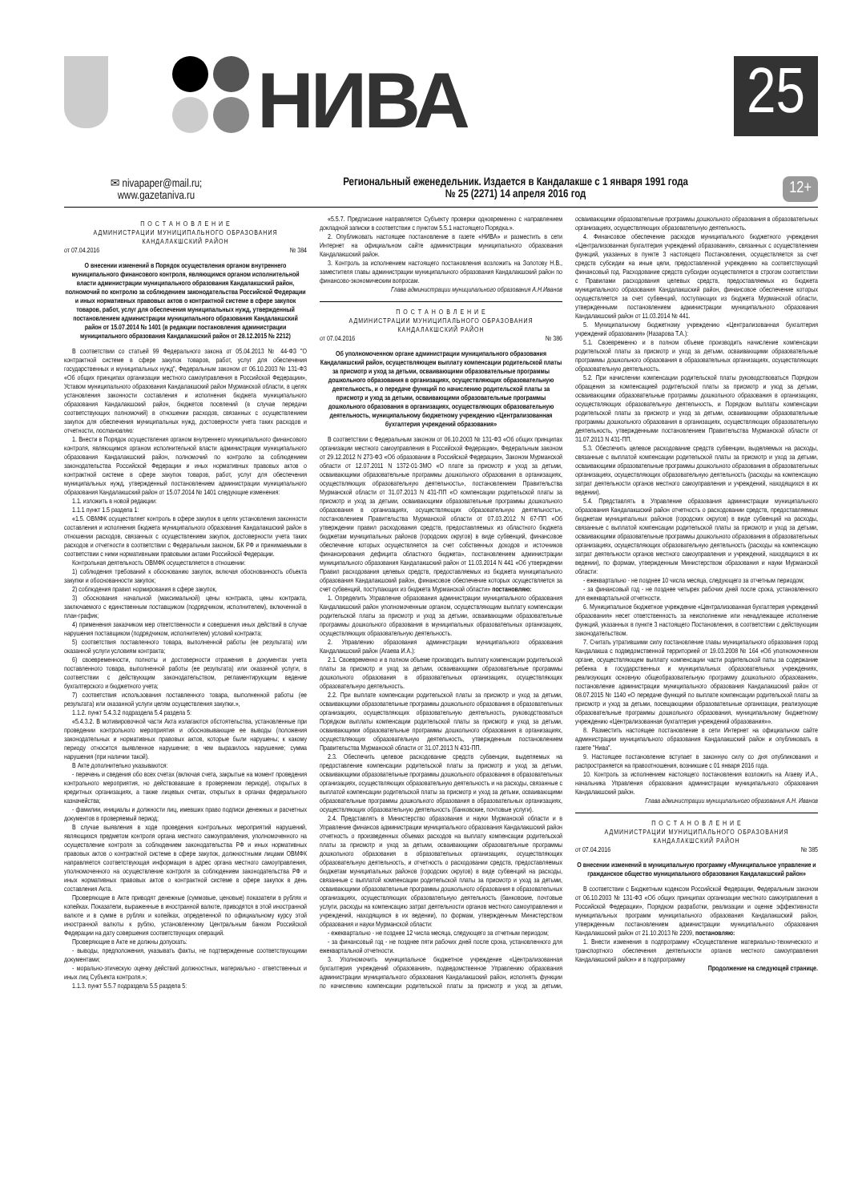НИВА
25
✉ nivapaper@mail.ru;
www.gazetaniva.ru
Региональный еженедельник. Издается в Кандалакше с 1 января 1991 года
№ 25 (2271) 14 апреля 2016 год
12+
П О С Т А Н О В Л Е Н И Е
АДМИНИСТРАЦИИ МУНИЦИПАЛЬНОГО ОБРАЗОВАНИЯ
КАНДАЛАКШСКИЙ РАЙОН
от 07.04.2016 № 384
О внесении изменений в Порядок осуществления органом внутреннего муниципального финансового контроля, являющимся органом исполнительной власти администрации муниципального образования Кандалакшский район, полномочий по контролю за соблюдением законодательства Российской Федерации и иных нормативных правовых актов о контрактной системе в сфере закупок товаров, работ, услуг для обеспечения муниципальных нужд, утвержденный постановлением администрации муниципального образования Кандалакшский район от 15.07.2014 № 1401 (в редакции постановления администрации муниципального образования Кандалакшский район от 28.12.2015 № 2212)
В соответствии со статьей 99 Федерального закона от 05.04.2013 № 44-ФЗ "О контрактной системе в сфере закупок товаров, работ, услуг для обеспечения государственных и муниципальных нужд", Федеральным законом от 06.10.2003 № 131-ФЗ «Об общих принципах организации местного самоуправления в Российской Федерации», Уставом муниципального образования Кандалакшский район Мурманской области, в целях установления законности составления и исполнения бюджета муниципального образования Кандалакшский район, бюджетов поселений (в случае передачи соответствующих полномочий) в отношении расходов, связанных с осуществлением закупок для обеспечения муниципальных нужд, достоверности учета таких расходов и отчетности, постановляю:
1. Внести в Порядок осуществления органом внутреннего муниципального финансового контроля, являющимся органом исполнительной власти администрации муниципального образования Кандалакшский район, полномочий по контролю за соблюдением законодательства Российской Федерации и иных нормативных правовых актов о контрактной системе в сфере закупок товаров, работ, услуг для обеспечения муниципальных нужд, утвержденный постановлением администрации муниципального образования Кандалакшский район от 15.07.2014 № 1401 следующие изменения:
1.1. изложить в новой редакции:
1.1.1 пункт 1.5 раздела 1:
«1.5. ОВМФК осуществляет контроль в сфере закупок в целях установления законности составления и исполнения бюджета муниципального образования Кандалакшский район в отношении расходов, связанных с осуществлением закупок, достоверности учета таких расходов и отчетности в соответствии с Федеральным законом, БК РФ и принимаемыми в соответствии с ними нормативными правовыми актами Российской Федерации.
Контрольная деятельность ОВМФК осуществляется в отношении:
1) соблюдения требований к обоснованию закупок, включая обоснованность объекта закупки и обоснованности закупок;
2) соблюдения правил нормирования в сфере закупок,
3) обоснования начальной (максимальной) цены контракта, цены контракта, заключаемого с единственным поставщиком (подрядчиком, исполнителем), включенной в план-график;
4) применения заказчиком мер ответственности и совершения иных действий в случае нарушения поставщиком (подрядчиком, исполнителем) условий контракта;
5) соответствия поставленного товара, выполненной работы (ее результата) или оказанной услуги условиям контракта;
6) своевременности, полноты и достоверности отражения в документах учета поставленного товара, выполненной работы (ее результата) или оказанной услуги, в соответствии с действующим законодательством, регламентирующим ведение бухгалтерского и бюджетного учета;
7) соответствия использования поставленного товара, выполненной работы (ее результата) или оказанной услуги целям осуществления закупки.»,
1.1.2. пункт 5.4.3.2 подраздела 5.4 раздела 5:
«5.4.3.2. В мотивировочной части Акта излагаются обстоятельства, установленные при проведении контрольного мероприятия и обосновывающие ее выводы (положения законодательных и нормативных правовых актов, которые были нарушены; к какому периоду относится выявленное нарушение; в чем выразилось нарушение; сумма нарушения (при наличии такой).
В Акте дополнительно указываются:
- перечень и сведения обо всех счетах (включая счета, закрытые на момент проведения контрольного мероприятия, но действовавшие в проверяемом периоде), открытых в кредитных организациях, а также лицевых счетах, открытых в органах федерального казначейства;
- фамилии, инициалы и должности лиц, имевших право подписи денежных и расчетных документов в проверяемый период;
В случае выявления в ходе проведения контрольных мероприятий нарушений, являющихся предметом контроля органа местного самоуправления, уполномоченного на осуществление контроля за соблюдением законодательства РФ и иных нормативных правовых актов о контрактной системе в сфере закупок, должностными лицами ОВМФК направляется соответствующая информация в адрес органа местного самоуправления, уполномоченного на осуществление контроля за соблюдением законодательства РФ и иных нормативных правовых актов о контрактной системе в сфере закупок в день составления Акта.
Проверяющие в Акте приводят денежные (суммовые, ценовые) показатели в рублях и копейках. Показатели, выраженные в иностранной валюте, приводятся в этой иностранной валюте и в сумме в рублях и копейках, определенной по официальному курсу этой иностранной валюты к рублю, установленному Центральным банком Российской Федерации на дату совершения соответствующих операций.
Проверяющие в Акте не должны допускать:
- выводы, предположения, указывать факты, не подтвержденные соответствующими документами;
- морально-этическую оценку действий должностных, материально - ответственных и иных лиц Субъекта контроля.»;
1.1.3. пункт 5.5.7 подраздела 5.5 раздела 5:
«5.5.7. Предписание направляется Субъекту проверки одновременно с направлением докладной записки в соответствии с пунктом 5.5.1 настоящего Порядка.».
2. Опубликовать настоящее постановление в газете «НИВА» и разместить в сети Интернет на официальном сайте администрации муниципального образования Кандалакшский район.
3. Контроль за исполнением настоящего постановления возложить на Золотову Н.В., заместителя главы администрации муниципального образования Кандалакшский район по финансово-экономическим вопросам.
Глава администрации муниципального образования А.Н.Иванов
П О С Т А Н О В Л Е Н И Е
АДМИНИСТРАЦИИ МУНИЦИПАЛЬНОГО ОБРАЗОВАНИЯ
КАНДАЛАКШСКИЙ РАЙОН
от 07.04.2016 № 386
Об уполномоченном органе администрации муниципального образования Кандалакшский район, осуществляющем выплату компенсации родительской платы за присмотр и уход за детьми, осваивающими образовательные программы дошкольного образования в организациях, осуществляющих образовательную деятельность, и о передаче функций по начислению родительской платы за присмотр и уход за детьми, осваивающими образовательные программы дошкольного образования в организациях, осуществляющих образовательную деятельность, муниципальному бюджетному учреждению «Централизованная бухгалтерия учреждений образования»
В соответствии с Федеральным законом от 06.10.2003 № 131-ФЗ «Об общих принципах организации местного самоуправления в Российской Федерации», Федеральным законом от 29.12.2012 N 273-ФЗ «Об образовании в Российской Федерации», Законом Мурманской области от 12.07.2011 N 1372-01-ЗМО «О плате за присмотр и уход за детьми, осваивающими образовательные программы дошкольного образования в организациях, осуществляющих образовательную деятельность», постановлением Правительства Мурманской области от 31.07.2013 N 431-ПП «О компенсации родительской платы за присмотр и уход за детьми, осваивающими образовательные программы дошкольного образования в организациях, осуществляющих образовательную деятельность», постановлением Правительства Мурманской области от 07.03.2012 N 67-ПП «Об утверждении правил расходования средств, предоставляемых из областного бюджета бюджетам муниципальных районов (городских округов) в виде субвенций, финансовое обеспечение которых осуществляется за счет собственных доходов и источников финансирования дефицита областного бюджета», постановлением администрации муниципального образования Кандалакшский район от 11.03.2014 N 441 «Об утверждении Правил расходования целевых средств, предоставляемых из бюджета муниципального образования Кандалакшский район, финансовое обеспечение которых осуществляется за счет субвенций, поступающих из бюджета Мурманской области» постановляю:
1. Определить Управление образования администрации муниципального образования Кандалакшский район уполномоченным органом, осуществляющим выплату компенсации родительской платы за присмотр и уход за детьми, осваивающими образовательные программы дошкольного образования в муниципальных образовательных организациях, осуществляющих образовательную деятельность.
2. Управлению образования администрации муниципального образования Кандалакшский район (Агаева И.А.):
2.1. Своевременно и в полном объеме производить выплату компенсации родительской платы за присмотр и уход за детьми, осваивающими образовательные программы дошкольного образования в образовательных организациях, осуществляющих образовательную деятельность.
2.2. При выплате компенсации родительской платы за присмотр и уход за детьми, осваивающими образовательные программы дошкольного образования в образовательных организациях, осуществляющих образовательную деятельность, руководствоваться Порядком выплаты компенсации родительской платы за присмотр и уход за детьми, осваивающими образовательные программы дошкольного образования в организациях, осуществляющих образовательную деятельность, утвержденным постановлением Правительства Мурманской области от 31.07.2013 N 431-ПП.
2.3. Обеспечить целевое расходование средств субвенции, выделяемых на предоставление компенсации родительской платы за присмотр и уход за детьми, осваивающими образовательные программы дошкольного образования в образовательных организациях, осуществляющих образовательную деятельность и на расходы, связанные с выплатой компенсации родительской платы за присмотр и уход за детьми, осваивающими образовательные программы дошкольного образования в образовательных организациях, осуществляющих образовательную деятельность (банковские, почтовые услуги).
2.4. Представлять в Министерство образования и науки Мурманской области и в Управление финансов администрации муниципального образования Кандалакшский район отчетность о произведенных объемах расходов на выплату компенсации родительской платы за присмотр и уход за детьми, осваивающими образовательные программы дошкольного образования в образовательных организациях, осуществляющих образовательную деятельность, и отчетность о расходовании средств, предоставляемых бюджетам муниципальных районов (городских округов) в виде субвенций на расходы, связанные с выплатой компенсации родительской платы за присмотр и уход за детьми, осваивающими образовательные программы дошкольного образования в образовательных организациях, осуществляющих образовательную деятельность (банковские, почтовые услуги, расходы на компенсацию затрат деятельности органов местного самоуправления и учреждений, находящихся в их ведении), по формам, утвержденным Министерством образования и науки Мурманской области:
- ежеквартально - не позднее 12 числа месяца, следующего за отчетным периодом;
- за финансовый год - не позднее пяти рабочих дней после срока, установленного для ежеквартальной отчетности.
3. Уполномочить муниципальное бюджетное учреждение «Централизованная бухгалтерия учреждений образования», подведомственное Управлению образования администрации муниципального образования Кандалакшский район, исполнять функции по начислению компенсации родительской платы за присмотр и уход за детьми, осваивающими образовательные программы дошкольного образования в образовательных организациях, осуществляющих образовательную деятельность.
4. Финансовое обеспечение расходов муниципального бюджетного учреждения «Централизованная бухгалтерия учреждений образования», связанных с осуществлением функций, указанных в пункте 3 настоящего Постановления, осуществляется за счет средств субсидии на иные цели, предоставленной учреждению на соответствующий финансовый год. Расходование средств субсидии осуществляется в строгом соответствии с Правилами расходования целевых средств, предоставляемых из бюджета муниципального образования Кандалакшский район, финансовое обеспечение которых осуществляется за счет субвенций, поступающих из бюджета Мурманской области, утвержденными постановлением администрации муниципального образования Кандалакшский район от 11.03.2014 № 441.
5. Муниципальному бюджетному учреждению «Централизованная бухгалтерия учреждений образования» (Назарова Т.А.):
5.1. Своевременно и в полном объеме производить начисление компенсации родительской платы за присмотр и уход за детьми, осваивающими образовательные программы дошкольного образования в образовательных организациях, осуществляющих образовательную деятельность.
5.2. При начислении компенсации родительской платы руководствоваться Порядком обращения за компенсацией родительской платы за присмотр и уход за детьми, осваивающими образовательные программы дошкольного образования в организациях, осуществляющих образовательную деятельность, и Порядком выплаты компенсации родительской платы за присмотр и уход за детьми, осваивающими образовательные программы дошкольного образования в организациях, осуществляющих образовательную деятельность, утвержденными постановлением Правительства Мурманской области от 31.07.2013 N 431-ПП.
5.3. Обеспечить целевое расходование средств субвенции, выделяемых на расходы, связанные с выплатой компенсации родительской платы за присмотр и уход за детьми, осваивающими образовательные программы дошкольного образования в образовательных организациях, осуществляющих образовательную деятельность (расходы на компенсацию затрат деятельности органов местного самоуправления и учреждений, находящихся в их ведении).
5.4. Представлять в Управление образования администрации муниципального образования Кандалакшский район отчетность о расходовании средств, предоставляемых бюджетам муниципальных районов (городских округов) в виде субвенций на расходы, связанные с выплатой компенсации родительской платы за присмотр и уход за детьми, осваивающими образовательные программы дошкольного образования в образовательных организациях, осуществляющих образовательную деятельность (расходы на компенсацию затрат деятельности органов местного самоуправления и учреждений, находящихся в их ведении), по формам, утвержденным Министерством образования и науки Мурманской области:
- ежеквартально - не позднее 10 числа месяца, следующего за отчетным периодом;
- за финансовый год - не позднее четырех рабочих дней после срока, установленного для ежеквартальной отчетности.
6. Муниципальное бюджетное учреждение «Централизованная бухгалтерия учреждений образования» несет ответственность за неисполнение или ненадлежащее исполнение функций, указанных в пункте 3 настоящего Постановления, в соответствии с действующим законодательством.
7. Считать утратившими силу постановление главы муниципального образования город Кандалакша с подведомственной территорией от 19.03.2008 № 164 «Об уполномоченном органе, осуществляющем выплату компенсации части родительской паты за содержание ребенка в государственных и муниципальных образовательных учреждениях, реализующих основную общеобразовательную программу дошкольного образования», постановление администрации муниципального образования Кандалакшский район от 08.07.2015 № 1140 «О передаче функций по выплате компенсации родительской платы за присмотр и уход за детьми, посещающими образовательные организации, реализующие образовательные программы дошкольного образования, муниципальному бюджетному учреждению «Централизованная бухгалтерия учреждений образования»».
8. Разместить настоящее постановление в сети Интернет на официальном сайте администрации муниципального образования Кандалакшский район и опубликовать в газете "Нива".
9. Настоящее постановление вступает в законную силу со дня опубликования и распространяется на правоотношения, возникшие с 01 января 2016 года.
10. Контроль за исполнением настоящего постановления возложить на Агаеву И.А., начальника Управления образования администрации муниципального образования Кандалакшский район.
Глава администрации муниципального образования А.Н. Иванов
П О С Т А Н О В Л Е Н И Е
АДМИНИСТРАЦИИ МУНИЦИПАЛЬНОГО ОБРАЗОВАНИЯ
КАНДАЛАКШСКИЙ РАЙОН
от 07.04.2016 № 385
О внесении изменений в муниципальную программу «Муниципальное управление и гражданское общество муниципального образования Кандалакшский район»
В соответствии с Бюджетным кодексом Российской Федерации, Федеральным законом от 06.10.2003 № 131-ФЗ «Об общих принципах организации местного самоуправления в Российской Федерации», Порядком разработки, реализации и оценке эффективности муниципальных программ муниципального образования Кандалакшский район, утвержденным постановлением администрации муниципального образования Кандалакшский район от 21.10.2013 № 2209, постановляю:
1. Внести изменения в подпрограмму «Осуществление материально-технического и транспортного обеспечения деятельности органов местного самоуправления Кандалакшский район» и в подпрограмму
Продолжение на следующей странице.